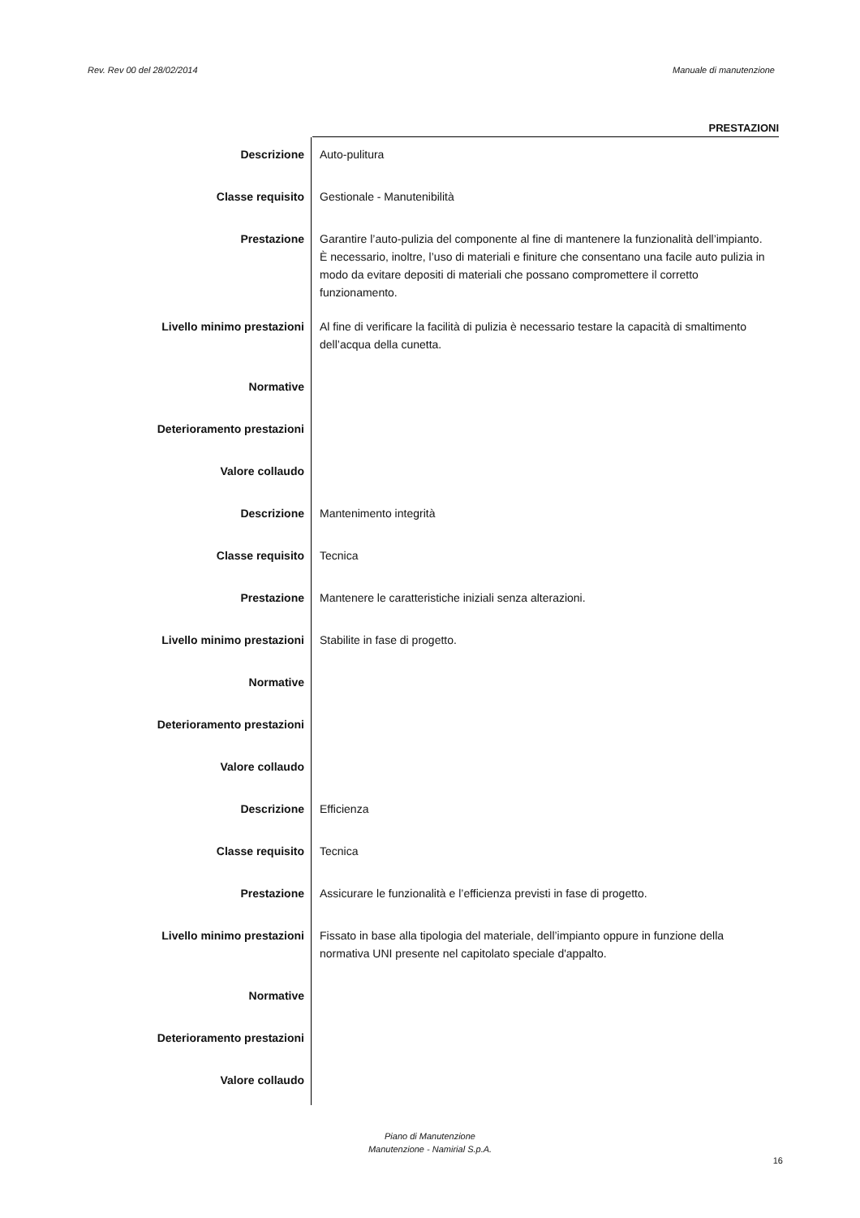Rev. Rev 00 del 28/02/2014 Manuale di manutenzione
PRESTAZIONI
| Descrizione | Auto-pulitura |
| Classe requisito | Gestionale - Manutenibilità |
| Prestazione | Garantire l’auto-pulizia del componente al fine di mantenere la funzionalità dell’impianto. È necessario, inoltre, l’uso di materiali e finiture che consentano una facile auto pulizia in modo da evitare depositi di materiali che possano compromettere il corretto funzionamento. |
| Livello minimo prestazioni | Al fine di verificare la facilità di pulizia è necessario testare la capacità di smaltimento dell’acqua della cunetta. |
| Normative | |
| Deterioramento prestazioni | |
| Valore collaudo | |
| Descrizione | Mantenimento integrità |
| Classe requisito | Tecnica |
| Prestazione | Mantenere le caratteristiche iniziali senza alterazioni. |
| Livello minimo prestazioni | Stabilite in fase di progetto. |
| Normative | |
| Deterioramento prestazioni | |
| Valore collaudo | |
| Descrizione | Efficienza |
| Classe requisito | Tecnica |
| Prestazione | Assicurare le funzionalità e l’efficienza previsti in fase di progetto. |
| Livello minimo prestazioni | Fissato in base alla tipologia del materiale, dell’impianto oppure in funzione della normativa UNI presente nel capitolato speciale d'appalto. |
| Normative | |
| Deterioramento prestazioni | |
| Valore collaudo | |
Piano di Manutenzione
Manutenzione - Namirial S.p.A.
16